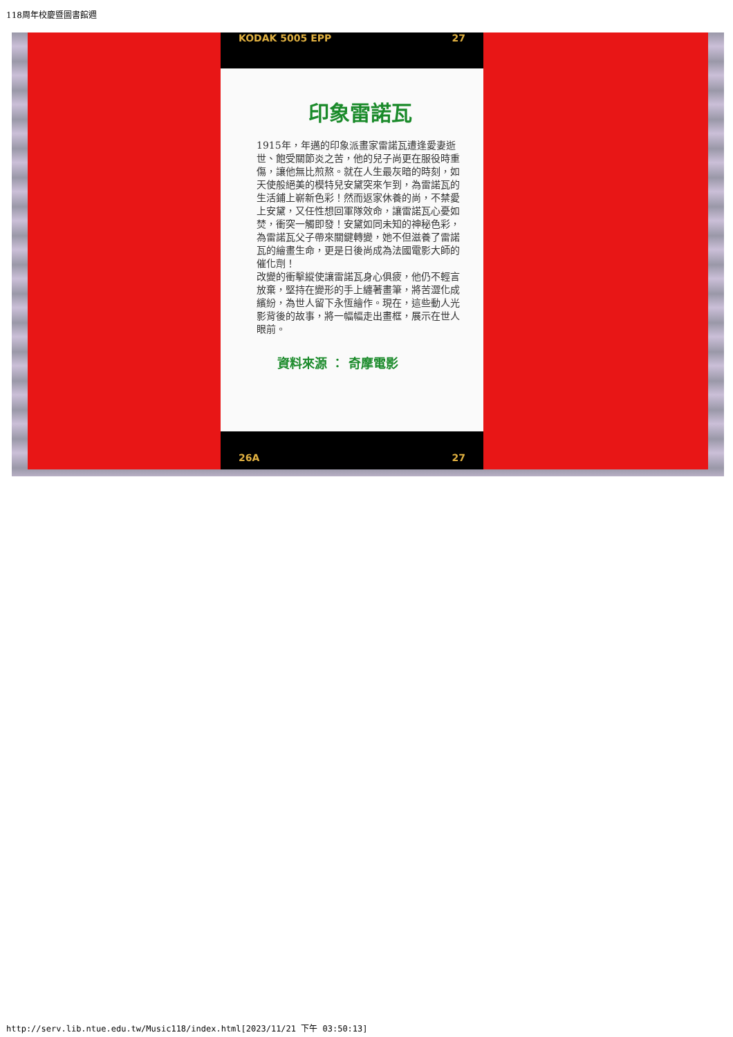118周年校慶暨圖書館週
KODAK 5005 EPP 27
印象雷諾瓦
1915年，年邁的印象派畫家雷諾瓦遭逢愛妻逝世、飽受關節炎之苦，他的兒子尚更在服役時重傷，讓他無比煎熬。就在人生最灰暗的時刻，如天使般絕美的模特兒安黛突來乍到，為雷諾瓦的生活鋪上嶄新色彩！然而返家休養的尚，不禁愛上安黛，又任性想回軍隊效命，讓雷諾瓦心憂如焚，衝突一觸即發！安黛如同未知的神秘色彩，為雷諾瓦父子帶來關鍵轉變，她不但滋養了雷諾瓦的繪畫生命，更是日後尚成為法國電影大師的催化劑！
改變的衝擊縱使讓雷諾瓦身心俱疲，他仍不輕言放棄，堅持在變形的手上纏著畫筆，將苦澀化成繽紛，為世人留下永恆繪作。現在，這些動人光影背後的故事，將一幅幅走出畫框，展示在世人眼前。
資料來源 ： 奇摩電影
26A 27
http://serv.lib.ntue.edu.tw/Music118/index.html[2023/11/21 下午 03:50:13]